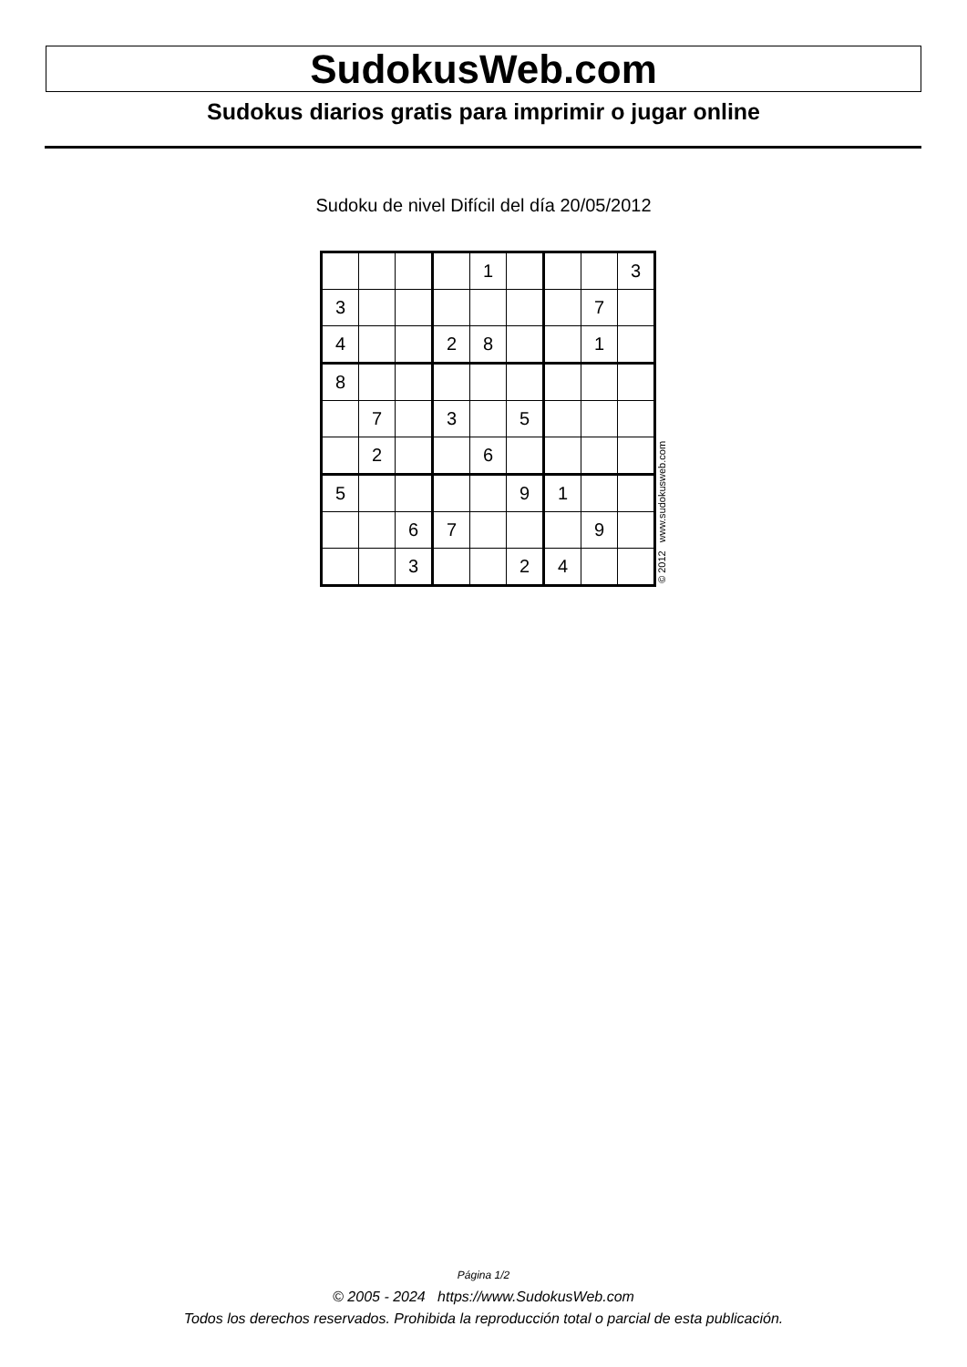SudokusWeb.com
Sudokus diarios gratis para imprimir o jugar online
Sudoku de nivel Difícil del día 20/05/2012
| | | | | 1 | | | | 3 |
| 3 | | | | | | | 7 | |
| 4 | | | 2 | 8 | | | 1 | |
| 8 | | | | | | | | |
| | 7 | | 3 | | 5 | | | |
| | 2 | | | 6 | | | | |
| 5 | | | | | 9 | 1 | | |
| | | 6 | 7 | | | | 9 | |
| | | 3 | | | 2 | 4 | | |
© 2012 www.sudokusweb.com
Página 1/2
© 2005 - 2024 https://www.SudokusWeb.com
Todos los derechos reservados. Prohibida la reproducción total o parcial de esta publicación.